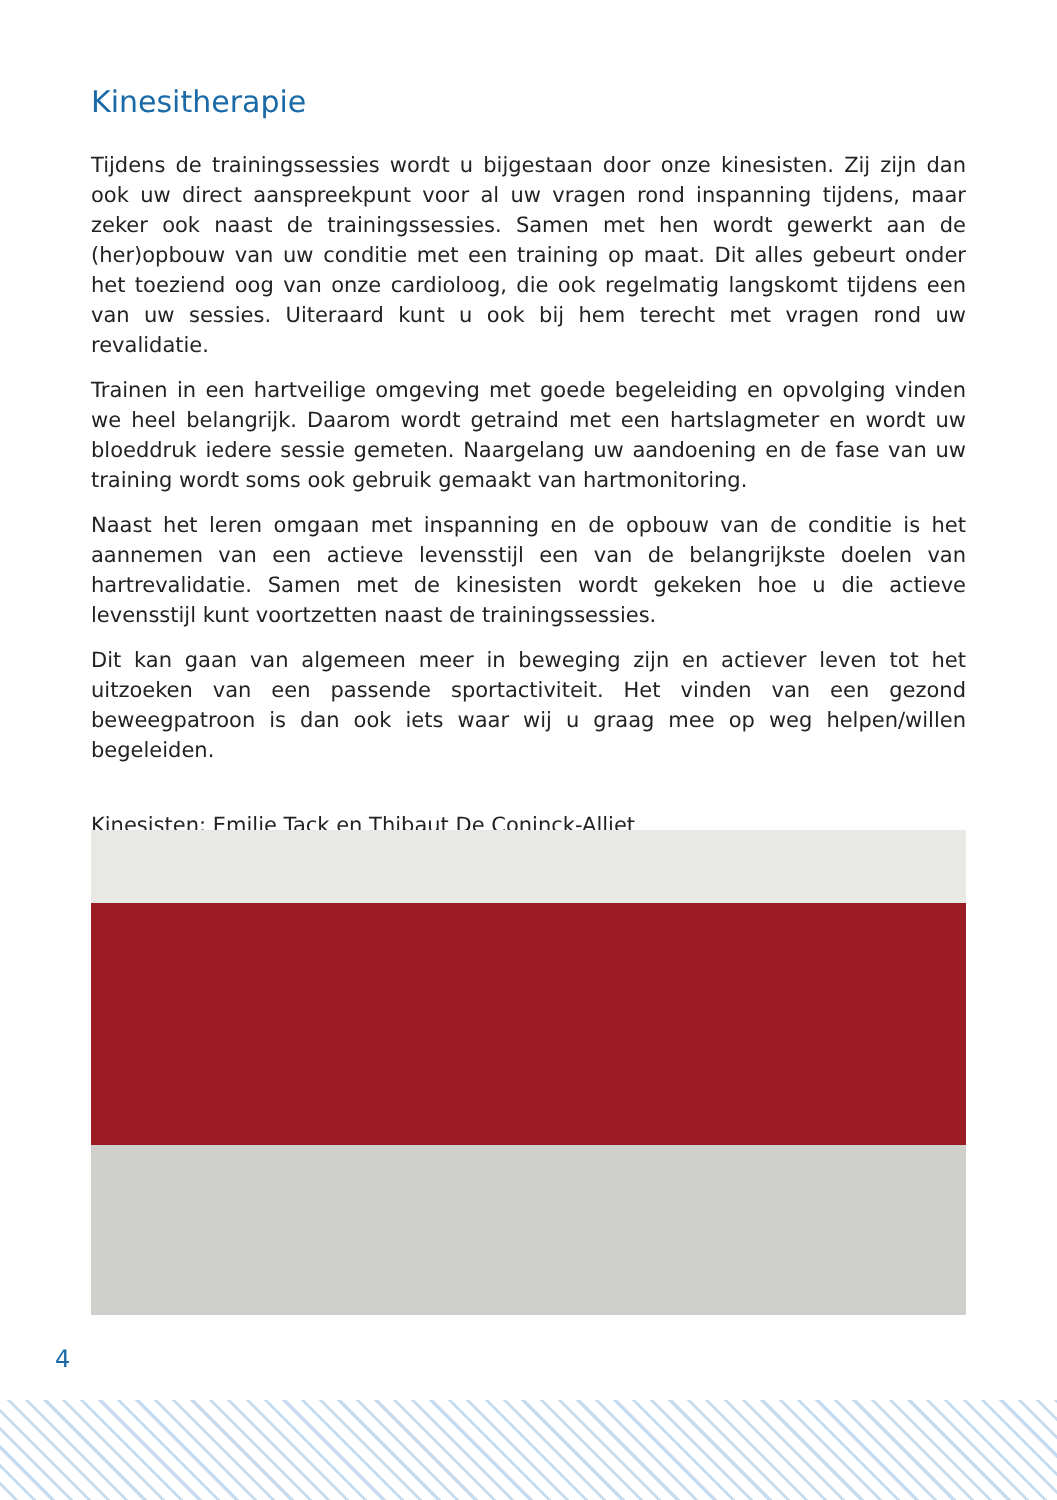Kinesitherapie
Tijdens de trainingssessies wordt u bijgestaan door onze kinesisten. Zij zijn dan ook uw direct aanspreekpunt voor al uw vragen rond inspanning tijdens, maar zeker ook naast de trainingssessies. Samen met hen wordt gewerkt aan de (her)opbouw van uw conditie met een training op maat. Dit alles gebeurt onder het toeziend oog van onze cardioloog, die ook regelmatig langskomt tijdens een van uw sessies. Uiteraard kunt u ook bij hem terecht met vragen rond uw revalidatie.
Trainen in een hartveilige omgeving met goede begeleiding en opvolging vinden we heel belangrijk. Daarom wordt getraind met een hartslagmeter en wordt uw bloeddruk iedere sessie gemeten. Naargelang uw aandoening en de fase van uw training wordt soms ook gebruik gemaakt van hartmonitoring.
Naast het leren omgaan met inspanning en de opbouw van de conditie is het aannemen van een actieve levensstijl een van de belangrijkste doelen van hartrevalidatie. Samen met de kinesisten wordt gekeken hoe u die actieve levensstijl kunt voortzetten naast de trainingssessies.
Dit kan gaan van algemeen meer in beweging zijn en actiever leven tot het uitzoeken van een passende sportactiviteit. Het vinden van een gezond beweegpatroon is dan ook iets waar wij u graag mee op weg helpen/willen begeleiden.
Kinesisten: Emilie Tack en Thibaut De Coninck-Alliet
4